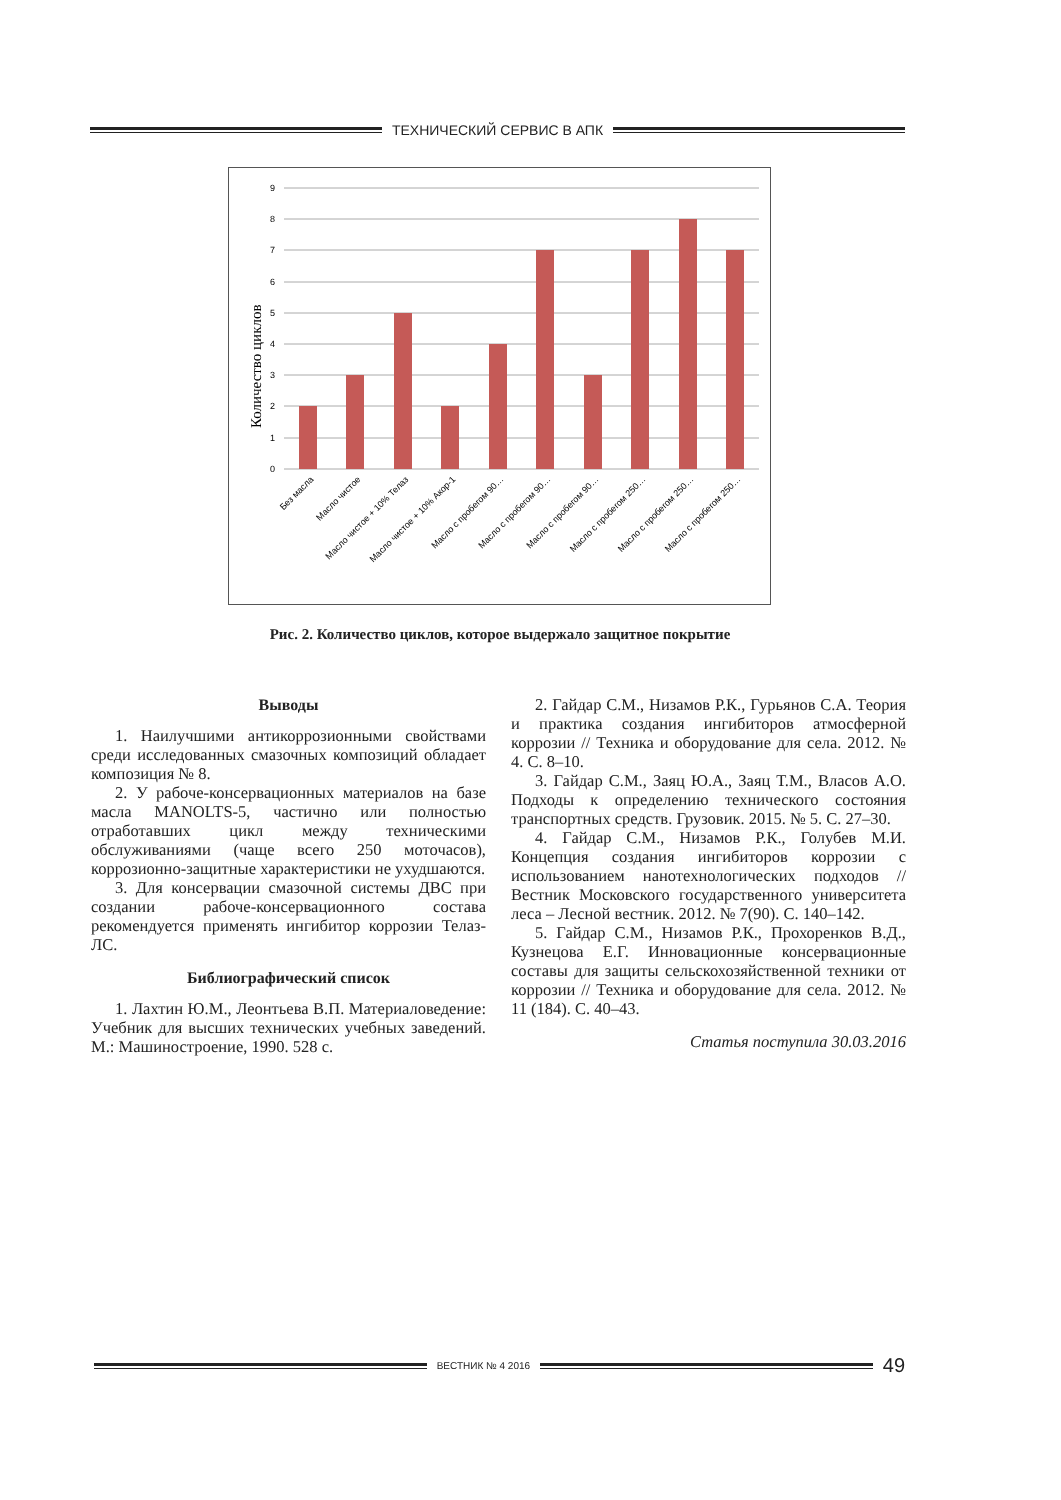ТЕХНИЧЕСКИЙ СЕРВИС В АПК
9
8
7
6
5
4
3
2
1
0
Количество циклов
Без масла
Масло чистое
Масло чистое + 10% Телаз
Масло чистое + 10% Акор-1
Масло с пробегом 90…
Масло с пробегом 90…
Масло с пробегом 90…
Масло с пробегом 250…
Масло с пробегом 250…
Масло с пробегом 250…
Рис. 2. Количество циклов, которое выдержало защитное покрытие
Выводы
1. Наилучшими антикоррозионными свойствами среди исследованных смазочных композиций обладает композиция № 8.
2. У рабоче-консервационных материалов на базе масла MANOLTS-5, частично или полностью отработавших цикл между техническими обслуживаниями (чаще всего 250 моточасов), коррозионно-защитные характеристики не ухудшаются.
3. Для консервации смазочной системы ДВС при создании рабоче-консервационного состава рекомендуется применять ингибитор коррозии Телаз-ЛС.
Библиографический список
1. Лахтин Ю.М., Леонтьева В.П. Материаловедение: Учебник для высших технических учебных заведений. М.: Машиностроение, 1990. 528 с.
2. Гайдар С.М., Низамов Р.К., Гурьянов С.А. Теория и практика создания ингибиторов атмосферной коррозии // Техника и оборудование для села. 2012. № 4. С. 8–10.
3. Гайдар С.М., Заяц Ю.А., Заяц Т.М., Власов А.О. Подходы к определению технического состояния транспортных средств. Грузовик. 2015. № 5. С. 27–30.
4. Гайдар С.М., Низамов Р.К., Голубев М.И. Концепция создания ингибиторов коррозии с использованием нанотехнологических подходов // Вестник Московского государственного университета леса – Лесной вестник. 2012. № 7(90). С. 140–142.
5. Гайдар С.М., Низамов Р.К., Прохоренков В.Д., Кузнецова Е.Г. Инновационные консервационные составы для защиты сельскохозяйственной техники от коррозии // Техника и оборудование для села. 2012. № 11 (184). С. 40–43.
Статья поступила 30.03.2016
ВЕСТНИК № 4 2016
49